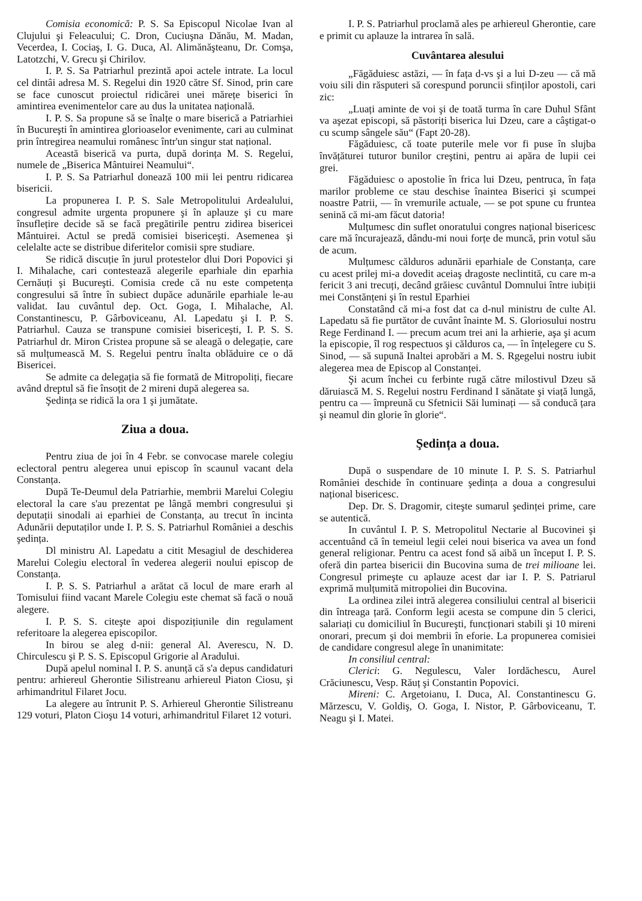Comisia economică: P. S. Sa Episcopul Nicolae Ivan al Clujului şi Feleacului; C. Dron, Cuciuşna Dănău, M. Madan, Vecerdea, I. Cociaş, I. G. Duca, Al. Alimănăşteanu, Dr. Comşa, Latotzchi, V. Grecu şi Chirilov.
I. P. S. Sa Patriarhul prezintă apoi actele intrate. La locul cel dintâi adresa M. S. Regelui din 1920 către Sf. Sinod, prin care se face cunoscut proiectul ridicărei unei mărețe biserici în amintirea evenimentelor care au dus la unitatea națională.
I. P. S. Sa propune să se înalțe o mare biserică a Patriarhiei în Bucureşti în amintirea glorioaselor evenimente, cari au culminat prin întregirea neamului românesc într'un singur stat național.
Această biserică va purta, după dorința M. S. Regelui, numele de „Biserica Mântuirei Neamului“.
I. P. S. Sa Patriarhul donează 100 mii lei pentru ridicarea bisericii.
La propunerea I. P. S. Sale Metropolitului Ardealului, congresul admite urgenta propunere şi în aplauze şi cu mare însuflețire decide să se facă pregătirile pentru zidirea bisericei Mântuirei. Actul se predă comisiei bisericeşti. Asemenea şi celelalte acte se distribue diferitelor comisii spre studiare.
Se ridică discuție în jurul protestelor dlui Dori Popovici şi I. Mihalache, cari contestează alegerile eparhiale din eparhia Cernăuți şi Bucureşti. Comisia crede că nu este competența congresului să între în subiect dupăce adunările eparhiale le-au validat. Iau cuvântul dep. Oct. Goga, I. Mihalache, Al. Constantinescu, P. Gârboviceanu, Al. Lapedatu şi I. P. S. Patriarhul. Cauza se transpune comisiei bisericeşti, I. P. S. S. Patriarhul dr. Miron Cristea propune să se aleagă o delegație, care să mulțumească M. S. Regelui pentru înalta oblăduire ce o dă Bisericei.
Se admite ca delegația să fie formată de Mitropoliți, fiecare având dreptul să fie însoțit de 2 mireni după alegerea sa.
Şedința se ridică la ora 1 şi jumătate.
Ziua a doua.
Pentru ziua de joi în 4 Febr. se convocase marele colegiu eclectoral pentru alegerea unui episcop în scaunul vacant dela Constanța.
După Te-Deumul dela Patriarhie, membrii Marelui Colegiu electoral la care s'au prezentat pe lângă membri congresului şi deputații sinodali ai eparhiei de Constanța, au trecut în incinta Adunării deputaților unde I. P. S. S. Patriarhul României a deschis şedința.
Dl ministru Al. Lapedatu a citit Mesagiul de deschiderea Marelui Colegiu electoral în vederea alegerii noului episcop de Constanța.
I. P. S. S. Patriarhul a arătat că locul de mare erarh al Tomisului fiind vacant Marele Colegiu este chemat să facă o nouă alegere.
I. P. S. S. citeşte apoi dispozițiunile din regulament referitoare la alegerea episcopilor.
In birou se aleg d-nii: general Al. Averescu, N. D. Chirculescu şi P. S. S. Episcopul Grigorie al Aradului.
După apelul nominal I. P. S. anunță că s'a depus candidaturi pentru: arhiereul Gherontie Silistreanu arhiereul Piaton Ciosu, şi arhimandritul Filaret Jocu.
La alegere au întrunit P. S. Arhiereul Gherontie Silistreanu 129 voturi, Platon Cioşu 14 voturi, arhimandritul Filaret 12 voturi.
I. P. S. Patriarhul proclamă ales pe arhiereul Gherontie, care e primit cu aplauze la intrarea în sală.
Cuvântarea alesului
„Făgăduiesc astăzi, — în fața d-vs şi a lui D-zeu — că mă voiu sili din răsputeri să corespund poruncii sfinților apostoli, cari zic:
„Luați aminte de voi şi de toată turma în care Duhul Sfânt va aşezat episcopi, să păstoriți biserica lui Dzeu, care a câştigat-o cu scump sângele său“ (Fapt 20-28).
Făgăduiesc, că toate puterile mele vor fi puse în slujba învățăturei tuturor bunilor creştini, pentru ai apăra de lupii cei grei.
Făgăduiesc o apostolie în frica lui Dzeu, pentruca, în fața marilor probleme ce stau deschise înaintea Biserici şi scumpei noastre Patrii, — în vremurile actuale, — se pot spune cu fruntea senină că mi-am făcut datoria!
Mulțumesc din suflet onoratului congres național bisericesc care mă încurajează, dându-mi noui forțe de muncă, prin votul său de acum.
Mulțumesc călduros adunării eparhiale de Constanța, care cu acest prilej mi-a dovedit aceiaş dragoste neclintită, cu care m-a fericit 3 ani trecuți, decând grăiesc cuvântul Domnului între iubiții mei Constănțeni şi în restul Eparhiei
Constatând că mi-a fost dat ca d-nul ministru de culte Al. Lapedatu să fie purtător de cuvânt înainte M. S. Gloriosului nostru Rege Ferdinand I. — precum acum trei ani la arhierie, aşa şi acum la episcopie, îl rog respectuos şi călduros ca, — în înțelegere cu S. Sinod, — să supună Inaltei aprobări a M. S. Rgegelui nostru iubit alegerea mea de Episcop al Constanței.
Şi acum închei cu ferbinte rugă către milostivul Dzeu să dăruiască M. S. Regelui nostru Ferdinand I sănătate şi viață lungă, pentru ca — împreună cu Sfetnicii Săi luminați — să conducă țara şi neamul din glorie în glorie“.
Şedința a doua.
După o suspendare de 10 minute I. P. S. S. Patriarhul României deschide în continuare şedința a doua a congresului național bisericesc.
Dep. Dr. S. Dragomir, citeşte sumarul şedinței prime, care se autentică.
In cuvântul I. P. S. Metropolitul Nectarie al Bucovinei şi accentuând că în temeiul legii celei noui biserica va avea un fond general religionar. Pentru ca acest fond să aibă un început I. P. S. oferă din partea bisericii din Bucovina suma de trei milioane lei. Congresul primeşte cu aplauze acest dar iar I. P. S. Patriarul exprimă mulțumită mitropoliei din Bucovina.
La ordinea zilei intră alegerea consiliului central al bisericii din întreaga țară. Conform legii acesta se compune din 5 clerici, salariați cu domiciliul în Bucureşti, funcționari stabili şi 10 mireni onorari, precum şi doi membrii în eforie. La propunerea comisiei de candidare congresul alege în unanimitate:
In consiliul central:
Clerici: G. Negulescu, Valer Iordăchescu, Aurel Crăciunescu, Vesp. Răuț şi Constantin Popovici.
Mireni: C. Argetoianu, I. Duca, Al. Constantinescu G. Mărzescu, V. Goldiş, O. Goga, I. Nistor, P. Gârboviceanu, T. Neagu şi I. Matei.